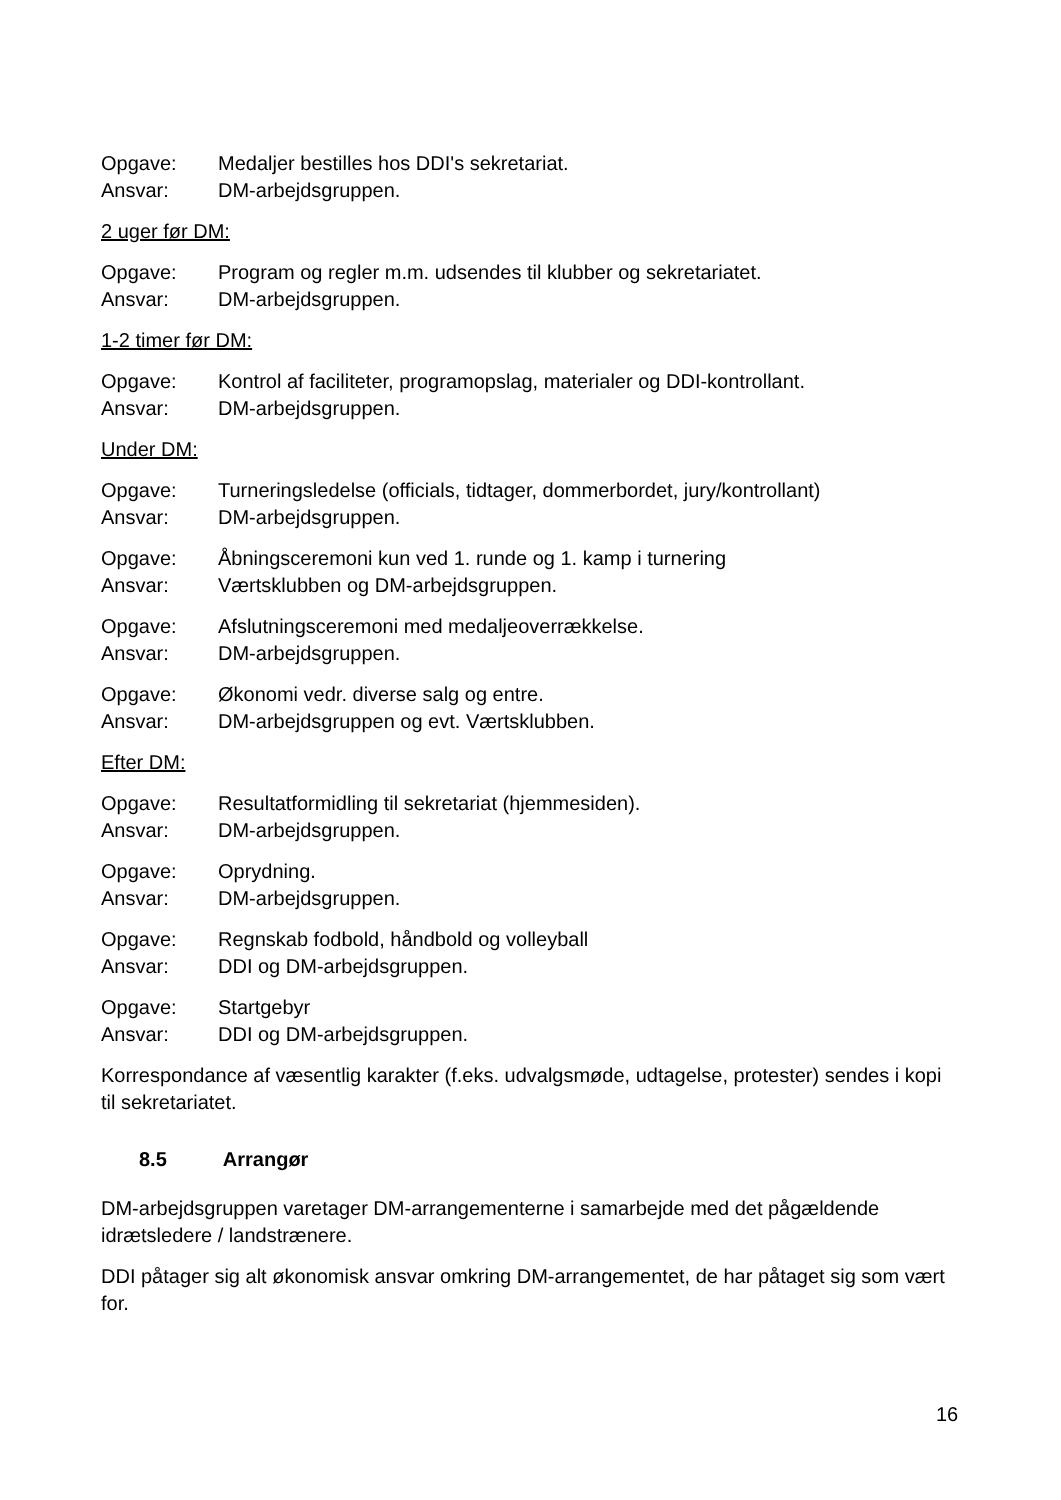Opgave: Medaljer bestilles hos DDI's sekretariat.
Ansvar: DM-arbejdsgruppen.
2 uger før DM:
Opgave: Program og regler m.m. udsendes til klubber og sekretariatet.
Ansvar: DM-arbejdsgruppen.
1-2 timer før DM:
Opgave: Kontrol af faciliteter, programopslag, materialer og DDI-kontrollant.
Ansvar: DM-arbejdsgruppen.
Under DM:
Opgave: Turneringsledelse (officials, tidtager, dommerbordet, jury/kontrollant)
Ansvar: DM-arbejdsgruppen.
Opgave: Åbningsceremoni kun ved 1. runde og 1. kamp i turnering
Ansvar: Værtsklubben og DM-arbejdsgruppen.
Opgave: Afslutningsceremoni med medaljeoverrækkelse.
Ansvar: DM-arbejdsgruppen.
Opgave: Økonomi vedr. diverse salg og entre.
Ansvar: DM-arbejdsgruppen og evt. Værtsklubben.
Efter DM:
Opgave: Resultatformidling til sekretariat (hjemmesiden).
Ansvar: DM-arbejdsgruppen.
Opgave: Oprydning.
Ansvar: DM-arbejdsgruppen.
Opgave: Regnskab fodbold, håndbold og volleyball
Ansvar: DDI og DM-arbejdsgruppen.
Opgave: Startgebyr
Ansvar: DDI og DM-arbejdsgruppen.
Korrespondance af væsentlig karakter (f.eks. udvalgsmøde, udtagelse, protester) sendes i kopi til sekretariatet.
8.5 Arrangør
DM-arbejdsgruppen varetager DM-arrangementerne i samarbejde med det pågældende idrætsledere / landstrænere.
DDI påtager sig alt økonomisk ansvar omkring DM-arrangementet, de har påtaget sig som vært for.
16